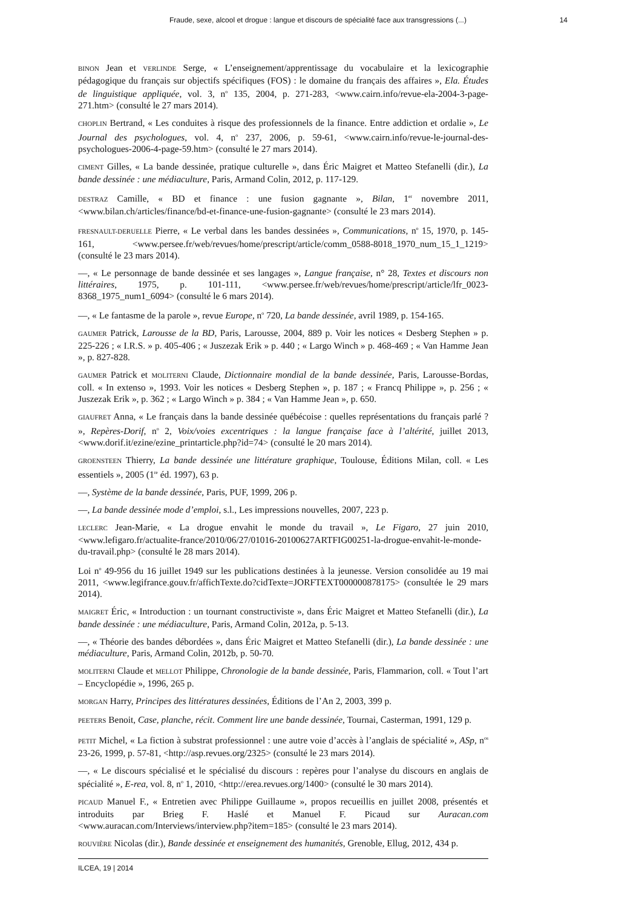Fraude, sexe, alcool et drogue : langue et discours de spécialité face aux transgressions (...) 14
BINON Jean et VERLINDE Serge, « L’enseignement/apprentissage du vocabulaire et la lexicographie pédagogique du français sur objectifs spécifiques (FOS) : le domaine du français des affaires », Ela. Études de linguistique appliquée, vol. 3, n<sup>o</sup> 135, 2004, p. 271-283, <www.cairn.info/revue-ela-2004-3-page-271.htm> (consulté le 27 mars 2014).
CHOPLIN Bertrand, « Les conduites à risque des professionnels de la finance. Entre addiction et ordalie », Le Journal des psychologues, vol. 4, n<sup>o</sup> 237, 2006, p. 59-61, <www.cairn.info/revue-le-journal-des-psychologues-2006-4-page-59.htm> (consulté le 27 mars 2014).
CIMENT Gilles, « La bande dessinée, pratique culturelle », dans Éric Maigret et Matteo Stefanelli (dir.), La bande dessinée : une médiaculture, Paris, Armand Colin, 2012, p. 117-129.
DESTRAZ Camille, « BD et finance : une fusion gagnante », Bilan, 1<sup>er</sup> novembre 2011, <www.bilan.ch/articles/finance/bd-et-finance-une-fusion-gagnante> (consulté le 23 mars 2014).
FRESNAULT-DERUELLE Pierre, « Le verbal dans les bandes dessinées », Communications, n<sup>o</sup> 15, 1970, p. 145-161, <www.persee.fr/web/revues/home/prescript/article/comm_0588-8018_1970_num_15_1_1219> (consulté le 23 mars 2014).
—, « Le personnage de bande dessinée et ses langages », Langue française, n° 28, Textes et discours non littéraires, 1975, p. 101-111, <www.persee.fr/web/revues/home/prescript/article/lfr_0023-8368_1975_num1_6094> (consulté le 6 mars 2014).
—, « Le fantasme de la parole », revue Europe, n<sup>o</sup> 720, La bande dessinée, avril 1989, p. 154-165.
GAUMER Patrick, Larousse de la BD, Paris, Larousse, 2004, 889 p. Voir les notices « Desberg Stephen » p. 225-226 ; « I.R.S. » p. 405-406 ; « Juszezak Erik » p. 440 ; « Largo Winch » p. 468-469 ; « Van Hamme Jean », p. 827-828.
GAUMER Patrick et MOLITERNI Claude, Dictionnaire mondial de la bande dessinée, Paris, Larousse-Bordas, coll. « In extenso », 1993. Voir les notices « Desberg Stephen », p. 187 ; « Francq Philippe », p. 256 ; « Juszezak Erik », p. 362 ; « Largo Winch » p. 384 ; « Van Hamme Jean », p. 650.
GIAUFRET Anna, « Le français dans la bande dessinée québécoise : quelles représentations du français parlé ? », Repères-Dorif, n<sup>o</sup> 2, Voix/voies excentriques : la langue française face à l’altérité, juillet 2013, <www.dorif.it/ezine/ezine_printarticle.php?id=74> (consulté le 20 mars 2014).
GROENSTEEN Thierry, La bande dessinée une littérature graphique, Toulouse, Éditions Milan, coll. « Les essentiels », 2005 (1<sup>re</sup> éd. 1997), 63 p.
—, Système de la bande dessinée, Paris, PUF, 1999, 206 p.
—, La bande dessinée mode d’emploi, s.l., Les impressions nouvelles, 2007, 223 p.
LECLERC Jean-Marie, « La drogue envahit le monde du travail », Le Figaro, 27 juin 2010, <www.lefigaro.fr/actualite-france/2010/06/27/01016-20100627ARTFIG00251-la-drogue-envahit-le-monde-du-travail.php> (consulté le 28 mars 2014).
Loi n<sup>o</sup> 49-956 du 16 juillet 1949 sur les publications destinées à la jeunesse. Version consolidée au 19 mai 2011, <www.legifrance.gouv.fr/affichTexte.do?cidTexte=JORFTEXT000000878175> (consultée le 29 mars 2014).
MAIGRET Éric, « Introduction : un tournant constructiviste », dans Éric Maigret et Matteo Stefanelli (dir.), La bande dessinée : une médiaculture, Paris, Armand Colin, 2012a, p. 5-13.
—, « Théorie des bandes débordées », dans Éric Maigret et Matteo Stefanelli (dir.), La bande dessinée : une médiaculture, Paris, Armand Colin, 2012b, p. 50-70.
MOLITERNI Claude et MELLOT Philippe, Chronologie de la bande dessinée, Paris, Flammarion, coll. « Tout l’art – Encyclopédie », 1996, 265 p.
MORGAN Harry, Principes des littératures dessinées, Éditions de l’An 2, 2003, 399 p.
PEETERS Benoit, Case, planche, récit. Comment lire une bande dessinée, Tournai, Casterman, 1991, 129 p.
PETIT Michel, « La fiction à substrat professionnel : une autre voie d’accès à l’anglais de spécialité », ASp, n<sup>os</sup> 23-26, 1999, p. 57-81, <http://asp.revues.org/2325> (consulté le 23 mars 2014).
—, « Le discours spécialisé et le spécialisé du discours : repères pour l’analyse du discours en anglais de spécialité », E-rea, vol. 8, n<sup>o</sup> 1, 2010, <http://erea.revues.org/1400> (consulté le 30 mars 2014).
PICAUD Manuel F., « Entretien avec Philippe Guillaume », propos recueillis en juillet 2008, présentés et introduits par Brieg F. Haslé et Manuel F. Picaud sur Auracan.com <www.auracan.com/Interviews/interview.php?item=185> (consulté le 23 mars 2014).
ROUVIÈRE Nicolas (dir.), Bande dessinée et enseignement des humanités, Grenoble, Ellug, 2012, 434 p.
ILCEA, 19 | 2014